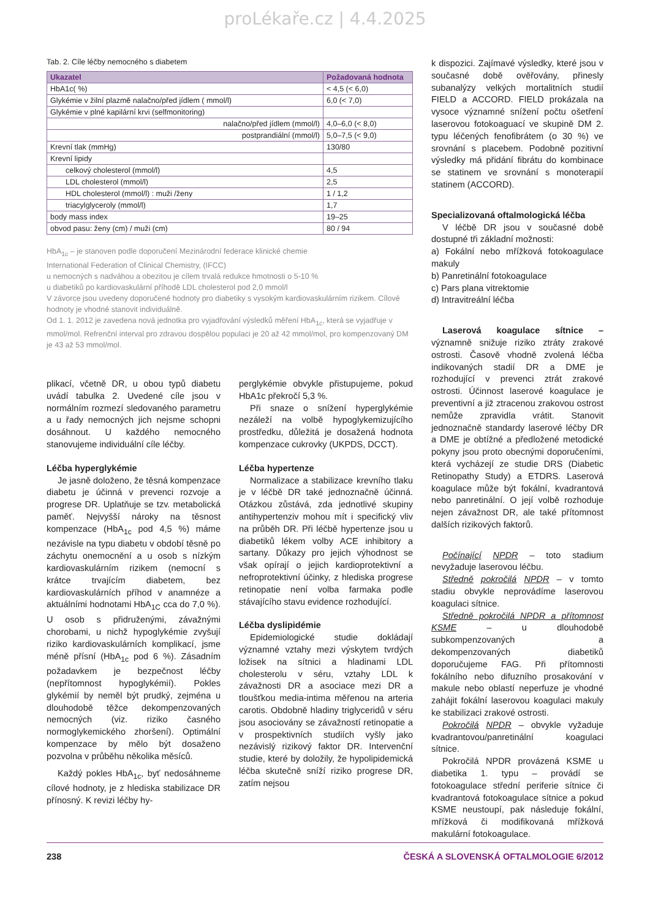proLékaře.cz | 4.4.2025
Tab. 2. Cíle léčby nemocného s diabetem
| Ukazatel | Požadovaná hodnota |
| --- | --- |
| HbA1c( %) | < 4,5 (< 6,0) |
| Glykémie v žilní plazmě nalačno/před jídlem ( mmol/l) | 6,0 (< 7,0) |
| Glykémie v plné kapilární krvi (selfmonitoring) | |
| nalačno/před jídlem (mmol/l) | 4,0–6,0 (< 8,0) |
| postprandiální (mmol/l) | 5,0–7,5 (< 9,0) |
| Krevní tlak (mmHg) | 130/80 |
| Krevní lipidy | |
| celkový cholesterol (mmol/l) | 4,5 |
| LDL cholesterol (mmol/l) | 2,5 |
| HDL cholesterol (mmol/l) : muži /ženy | 1 / 1,2 |
| triacylglyceroly (mmol/l) | 1,7 |
| body mass index | 19–25 |
| obvod pasu: ženy (cm) / muži (cm) | 80 / 94 |
HbA<sub>1c</sub> – je stanoven podle doporučení Mezinárodní federace klinické chemie
International Federation of Clinical Chemistry, (IFCC)
u nemocných s nadváhou a obezitou je cílem trvalá redukce hmotnosti o 5-10 %
u diabetiků po kardiovaskulární příhodě LDL cholesterol pod 2,0 mmol/l
V závorce jsou uvedeny doporučené hodnoty pro diabetiky s vysokým kardiovaskulárním rizikem. Cílové hodnoty je vhodné stanovit individuálně.
Od 1. 1. 2012 je zavedena nová jednotka pro vyjadřování výsledků měření HbA<sub>1c</sub>, která se vyjadřuje v mmol/mol. Refrenční interval pro zdravou dospělou populaci je 20 až 42 mmol/mol, pro kompenzovaný DM je 43 až 53 mmol/mol.
plikací, včetně DR, u obou typů diabetu uvádí tabulka 2. Uvedené cíle jsou v normálním rozmezí sledovaného parametru a u řady nemocných jich nejsme schopni dosáhnout. U každého nemocného stanovujeme individuální cíle léčby.
Léčba hyperglykémie
Je jasně doloženo, že těsná kompenzace diabetu je účinná v prevenci rozvoje a progrese DR. Uplatňuje se tzv. metabolická paměť. Nejvyšší nároky na těsnost kompenzace (HbA<sub>1c</sub> pod 4,5 %) máme nezávisle na typu diabetu v období těsně po záchytu onemocnění a u osob s nízkým kardiovaskulárním rizikem (nemocní s krátce trvajícím diabetem, bez kardiovaskulárních příhod v anamnéze a aktuálními hodnotami HbA<sub>1C</sub> cca do 7,0 %). U osob s přidruženými, závažnými chorobami, u nichž hypoglykémie zvyšují riziko kardiovaskulárních komplikací, jsme méně přísní (HbA<sub>1c</sub> pod 6 %). Zásadním požadavkem je bezpečnost léčby (nepřítomnost hypoglykémií). Pokles glykémií by neměl být prudký, zejména u dlouhodobě těžce dekompenzovaných nemocných (viz. riziko časného normoglykemického zhoršení). Optimální kompenzace by mělo být dosaženo pozvolna v průběhu několika měsíců.
Každý pokles HbA<sub>1c</sub>, byť nedosáhneme cílové hodnoty, je z hlediska stabilizace DR přínosný. K revizi léčby hy-
perglykémie obvykle přistupujeme, pokud HbA1c překročí 5,3 %.
Při snaze o snížení hyperglykémie nezáleží na volbě hypoglykemizujícího prostředku, důležitá je dosažená hodnota kompenzace cukrovky (UKPDS, DCCT).
Léčba hypertenze
Normalizace a stabilizace krevního tlaku je v léčbě DR také jednoznačně účinná. Otázkou zůstává, zda jednotlivé skupiny antihypertenziv mohou mít i specifický vliv na průběh DR. Při léčbě hypertenze jsou u diabetiků lékem volby ACE inhibitory a sartany. Důkazy pro jejich výhodnost se však opírají o jejich kardioprotektivní a nefroprotektivní účinky, z hlediska progrese retinopatie není volba farmaka podle stávajícího stavu evidence rozhodující.
Léčba dyslipidémie
Epidemiologické studie dokládají významné vztahy mezi výskytem tvrdých ložisek na sítnici a hladinami LDL cholesterolu v séru, vztahy LDL k závažnosti DR a asociace mezi DR a tloušťkou media-intima měřenou na arteria carotis. Obdobně hladiny triglyceridů v séru jsou asociovány se závažností retinopatie a v prospektivních studiích vyšly jako nezávislý rizikový faktor DR. Intervenční studie, které by doložily, že hypolipidemická léčba skutečně sníží riziko progrese DR, zatím nejsou
k dispozici. Zajímavé výsledky, které jsou v současné době ověřovány, přinesly subanalýzy velkých mortalitních studií FIELD a ACCORD. FIELD prokázala na vysoce významné snížení počtu ošetření laserovou fotokoaguací ve skupině DM 2. typu léčených fenofibrátem (o 30 %) ve srovnání s placebem. Podobně pozitivní výsledky má přidání fibrátu do kombinace se statinem ve srovnání s monoterapií statinem (ACCORD).
Specializovaná oftalmologická léčba
V léčbě DR jsou v současné době dostupné tři základní možnosti:
a) Fokální nebo mřížková fotokoagulace makuly
b) Panretinální fotokoagulace
c) Pars plana vitrektomie
d) Intravitreální léčba
Laserová koagulace sítnice – významně snižuje riziko ztráty zrakové ostrosti. Časově vhodně zvolená léčba indikovaných stadií DR a DME je rozhodující v prevenci ztrát zrakové ostrosti. Účinnost laserové koagulace je preventivní a již ztracenou zrakovou ostrost nemůže zpravidla vrátit. Stanovit jednoznačně standardy laserové léčby DR a DME je obtížné a předložené metodické pokyny jsou proto obecnými doporučeními, která vycházejí ze studie DRS (Diabetic Retinopathy Study) a ETDRS. Laserová koagulace může být fokální, kvadrantová nebo panretinální. O její volbě rozhoduje nejen závažnost DR, ale také přítomnost dalších rizikových faktorů.
Počínající NPDR – toto stadium nevyžaduje laserovou léčbu.
Středně pokročilá NPDR – v tomto stadiu obvykle neprovádíme laserovou koagulaci sítnice.
Středně pokročilá NPDR a přítomnost KSME – u dlouhodobě subkompenzovaných a dekompenzovaných diabetiků doporučujeme FAG. Při přítomnosti fokálního nebo difuzního prosakování v makule nebo oblastí neperfuze je vhodné zahájit fokální laserovou koagulaci makuly ke stabilizaci zrakové ostrosti.
Pokročilá NPDR – obvykle vyžaduje kvadrantovou/panretinální koagulaci sítnice.
Pokročilá NPDR provázená KSME u diabetika 1. typu – provádí se fotokoagulace střední periferie sítnice či kvadrantová fotokoagulace sítnice a pokud KSME neustoupí, pak následuje fokální, mřížková či modifikovaná mřížková makulární fotokoagulace.
238 ČESKÁ A SLOVENSKÁ OFTALMOLOGIE 6/2012